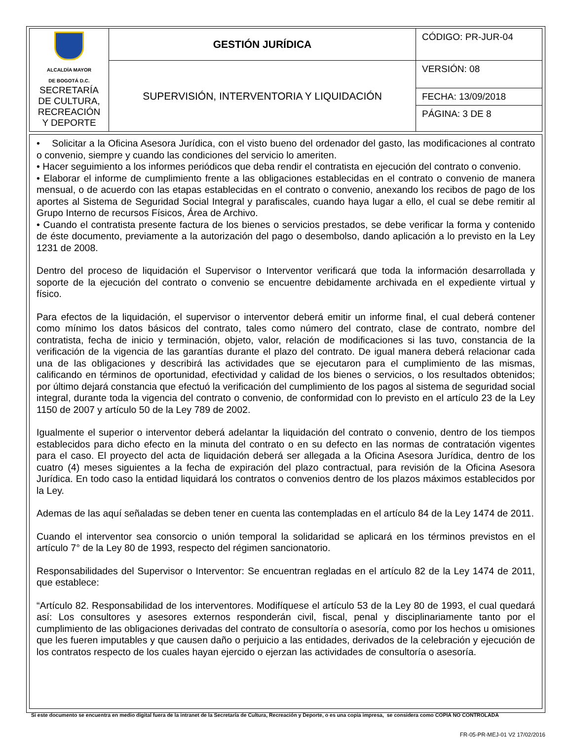| ALCALDÍA MAYOR DE BOGOTÁ D.C. SECRETARÍA DE CULTURA, RECREACIÓN Y DEPORTE | GESTIÓN JURÍDICA | CÓDIGO: PR-JUR-04 |
| | SUPERVISIÓN, INTERVENTORIA Y LIQUIDACIÓN | VERSIÓN: 08 |
| | | FECHA: 13/09/2018 |
| | | PÁGINA: 3 DE 8 |
• Solicitar a la Oficina Asesora Jurídica, con el visto bueno del ordenador del gasto, las modificaciones al contrato o convenio, siempre y cuando las condiciones del servicio lo ameriten.
• Hacer seguimiento a los informes periódicos que deba rendir el contratista en ejecución del contrato o convenio.
• Elaborar el informe de cumplimiento frente a las obligaciones establecidas en el contrato o convenio de manera mensual, o de acuerdo con las etapas establecidas en el contrato o convenio, anexando los recibos de pago de los aportes al Sistema de Seguridad Social Integral y parafiscales, cuando haya lugar a ello, el cual se debe remitir al Grupo Interno de recursos Físicos, Área de Archivo.
• Cuando el contratista presente factura de los bienes o servicios prestados, se debe verificar la forma y contenido de éste documento, previamente a la autorización del pago o desembolso, dando aplicación a lo previsto en la Ley 1231 de 2008.
Dentro del proceso de liquidación el Supervisor o Interventor verificará que toda la información desarrollada y soporte de la ejecución del contrato o convenio se encuentre debidamente archivada en el expediente virtual y físico.
Para efectos de la liquidación, el supervisor o interventor deberá emitir un informe final, el cual deberá contener como mínimo los datos básicos del contrato, tales como número del contrato, clase de contrato, nombre del contratista, fecha de inicio y terminación, objeto, valor, relación de modificaciones si las tuvo, constancia de la verificación de la vigencia de las garantías durante el plazo del contrato. De igual manera deberá relacionar cada una de las obligaciones y describirá las actividades que se ejecutaron para el cumplimiento de las mismas, calificando en términos de oportunidad, efectividad y calidad de los bienes o servicios, o los resultados obtenidos; por último dejará constancia que efectuó la verificación del cumplimiento de los pagos al sistema de seguridad social integral, durante toda la vigencia del contrato o convenio, de conformidad con lo previsto en el artículo 23 de la Ley 1150 de 2007 y artículo 50 de la Ley 789 de 2002.
Igualmente el superior o interventor deberá adelantar la liquidación del contrato o convenio, dentro de los tiempos establecidos para dicho efecto en la minuta del contrato o en su defecto en las normas de contratación vigentes para el caso. El proyecto del acta de liquidación deberá ser allegada a la Oficina Asesora Jurídica, dentro de los cuatro (4) meses siguientes a la fecha de expiración del plazo contractual, para revisión de la Oficina Asesora Jurídica. En todo caso la entidad liquidará los contratos o convenios dentro de los plazos máximos establecidos por la Ley.
Ademas de las aquí señaladas se deben tener en cuenta las contempladas en el artículo 84 de la Ley 1474 de 2011.
Cuando el interventor sea consorcio o unión temporal la solidaridad se aplicará en los términos previstos en el artículo 7° de la Ley 80 de 1993, respecto del régimen sancionatorio.
Responsabilidades del Supervisor o Interventor: Se encuentran regladas en el artículo 82 de la Ley 1474 de 2011, que establece:
“Artículo 82. Responsabilidad de los interventores. Modifíquese el artículo 53 de la Ley 80 de 1993, el cual quedará así: Los consultores y asesores externos responderán civil, fiscal, penal y disciplinariamente tanto por el cumplimiento de las obligaciones derivadas del contrato de consultoría o asesoría, como por los hechos u omisiones que les fueren imputables y que causen daño o perjuicio a las entidades, derivados de la celebración y ejecución de los contratos respecto de los cuales hayan ejercido o ejerzan las actividades de consultoría o asesoría.
Si este documento se encuentra en medio digital fuera de la intranet de la Secretaría de Cultura, Recreación y Deporte, o es una copia impresa, se considera como COPIA NO CONTROLADA
FR-05-PR-MEJ-01 V2 17/02/2016